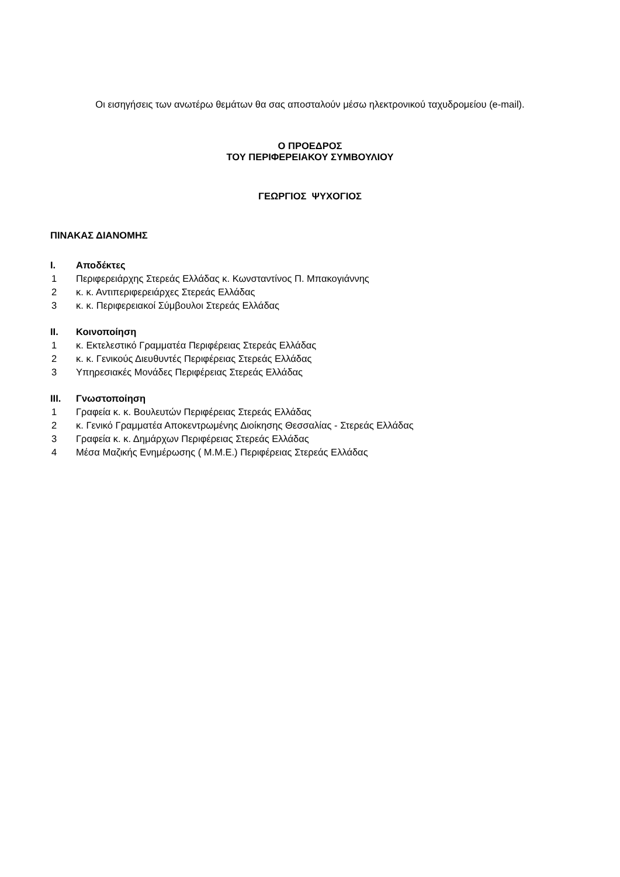Οι εισηγήσεις των ανωτέρω θεμάτων θα σας αποσταλούν μέσω ηλεκτρονικού ταχυδρομείου (e-mail).
Ο ΠΡΟΕΔΡΟΣ
ΤΟΥ ΠΕΡΙΦΕΡΕΙΑΚΟΥ ΣΥΜΒΟΥΛΙΟΥ
ΓΕΩΡΓΙΟΣ ΨΥΧΟΓΙΟΣ
ΠΙΝΑΚΑΣ ΔΙΑΝΟΜΗΣ
| I. | Αποδέκτες |
| --- | --- |
| 1 | Περιφερειάρχης Στερεάς Ελλάδας κ. Κωνσταντίνος Π. Μπακογιάννης |
| 2 | κ. κ. Αντιπεριφερειάρχες Στερεάς Ελλάδας |
| 3 | κ. κ. Περιφερειακοί Σύμβουλοι Στερεάς Ελλάδας |
| II. | Κοινοποίηση |
| --- | --- |
| 1 | κ. Εκτελεστικό Γραμματέα Περιφέρειας Στερεάς Ελλάδας |
| 2 | κ. κ. Γενικούς Διευθυντές Περιφέρειας Στερεάς Ελλάδας |
| 3 | Υπηρεσιακές Μονάδες Περιφέρειας Στερεάς Ελλάδας |
| III. | Γνωστοποίηση |
| --- | --- |
| 1 | Γραφεία κ. κ. Βουλευτών Περιφέρειας Στερεάς Ελλάδας |
| 2 | κ. Γενικό Γραμματέα Αποκεντρωμένης Διοίκησης Θεσσαλίας - Στερεάς Ελλάδας |
| 3 | Γραφεία κ. κ. Δημάρχων Περιφέρειας Στερεάς Ελλάδας |
| 4 | Μέσα Μαζικής Ενημέρωσης ( Μ.Μ.Ε.) Περιφέρειας Στερεάς Ελλάδας |